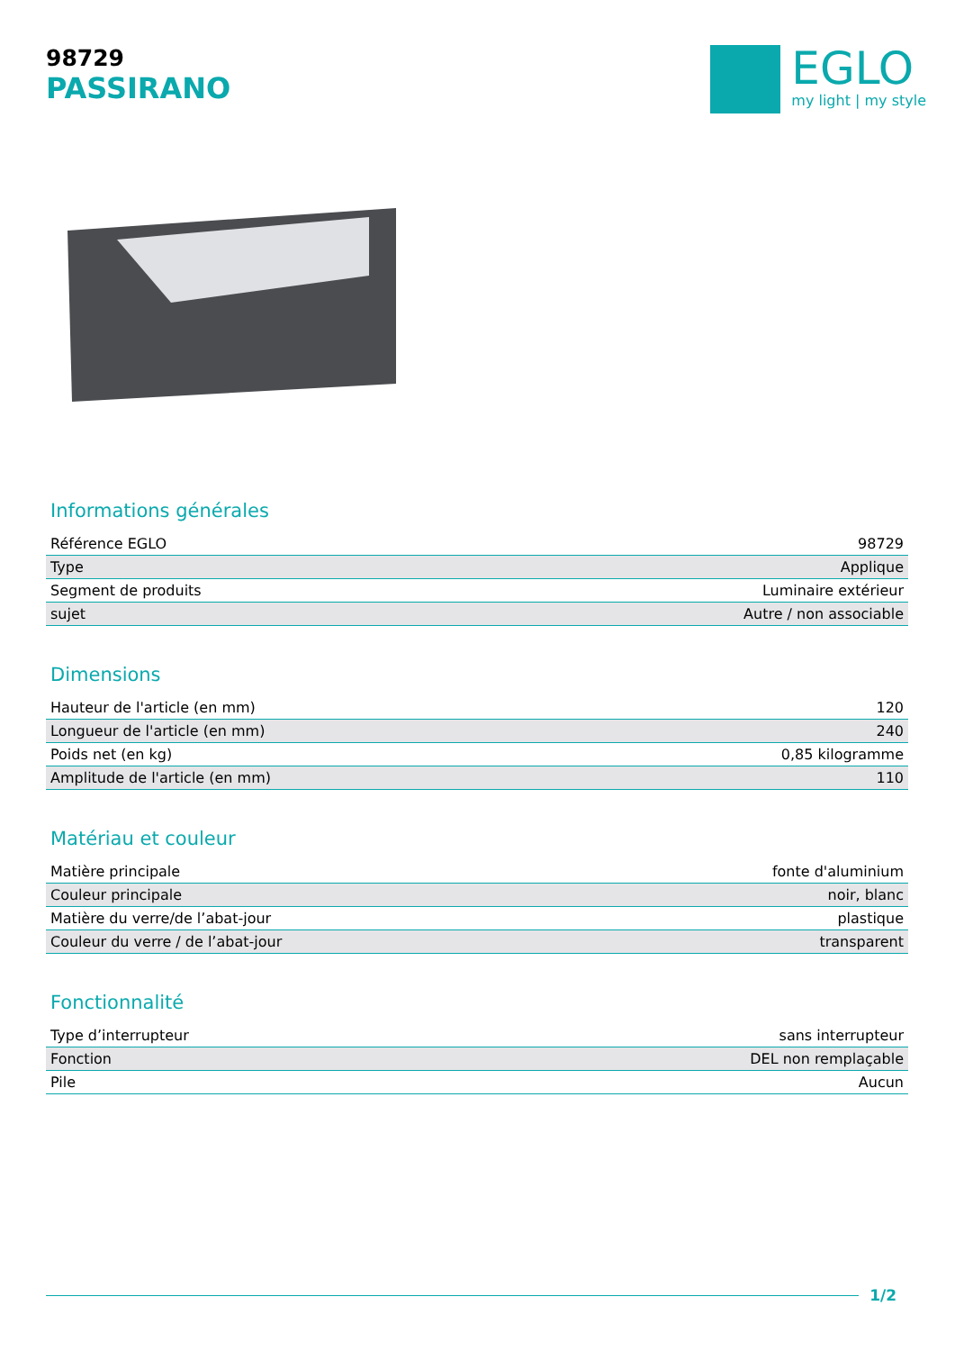98729
PASSIRANO
EGLO
my light | my style
Informations générales
| Référence EGLO | 98729 |
| Type | Applique |
| Segment de produits | Luminaire extérieur |
| sujet | Autre / non associable |
Dimensions
| Hauteur de l'article (en mm) | 120 |
| Longueur de l'article (en mm) | 240 |
| Poids net (en kg) | 0,85 kilogramme |
| Amplitude de l'article (en mm) | 110 |
Matériau et couleur
| Matière principale | fonte d'aluminium |
| Couleur principale | noir, blanc |
| Matière du verre/de l’abat-jour | plastique |
| Couleur du verre / de l’abat-jour | transparent |
Fonctionnalité
| Type d’interrupteur | sans interrupteur |
| Fonction | DEL non remplaçable |
| Pile | Aucun |
1/2